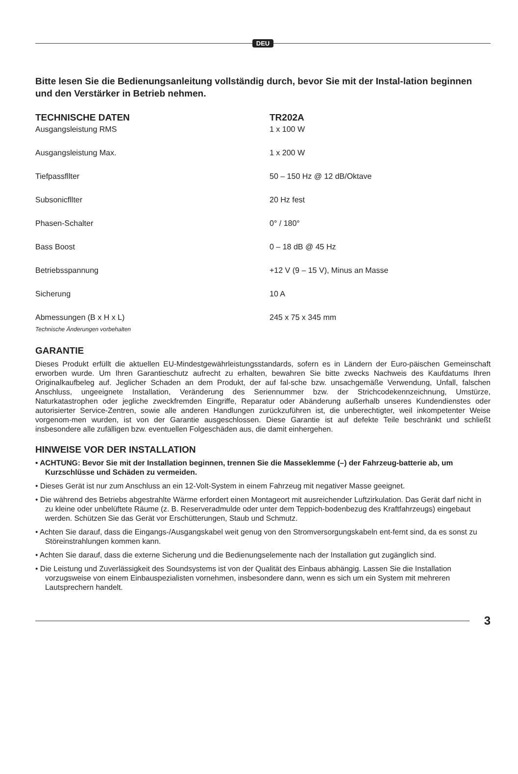DEU
Bitte lesen Sie die Bedienungsanleitung vollständig durch, bevor Sie mit der Instal-lation beginnen und den Verstärker in Betrieb nehmen.
| TECHNISCHE DATEN | TR202A |
| --- | --- |
| Ausgangsleistung RMS | 1 x 100 W |
| Ausgangsleistung Max. | 1 x 200 W |
| Tiefpassfllter | 50 – 150 Hz @ 12 dB/Oktave |
| Subsonicfllter | 20 Hz fest |
| Phasen-Schalter | 0° / 180° |
| Bass Boost | 0 – 18 dB @ 45 Hz |
| Betriebsspannung | +12 V (9 – 15 V), Minus an Masse |
| Sicherung | 10 A |
| Abmessungen (B x H x L) | 245 x 75 x 345 mm |
Technische Änderungen vorbehalten
GARANTIE
Dieses Produkt erfüllt die aktuellen EU-Mindestgewährleistungsstandards, sofern es in Ländern der Euro-päischen Gemeinschaft erworben wurde. Um Ihren Garantieschutz aufrecht zu erhalten, bewahren Sie bitte zwecks Nachweis des Kaufdatums Ihren Originalkaufbeleg auf. Jeglicher Schaden an dem Produkt, der auf fal-sche bzw. unsachgemäße Verwendung, Unfall, falschen Anschluss, ungeeignete Installation, Veränderung des Seriennummer bzw. der Strichcodekennzeichnung, Umstürze, Naturkatastrophen oder jegliche zweckfremden Eingriffe, Reparatur oder Abänderung außerhalb unseres Kundendienstes oder autorisierter Service-Zentren, sowie alle anderen Handlungen zurückzuführen ist, die unberechtigter, weil inkompetenter Weise vorgenom-men wurden, ist von der Garantie ausgeschlossen. Diese Garantie ist auf defekte Teile beschränkt und schließt insbesondere alle zufälligen bzw. eventuellen Folgeschäden aus, die damit einhergehen.
HINWEISE VOR DER INSTALLATION
• ACHTUNG: Bevor Sie mit der Installation beginnen, trennen Sie die Masseklemme (–) der Fahrzeug-batterie ab, um Kurzschlüsse und Schäden zu vermeiden.
• Dieses Gerät ist nur zum Anschluss an ein 12-Volt-System in einem Fahrzeug mit negativer Masse geeignet.
• Die während des Betriebs abgestrahlte Wärme erfordert einen Montageort mit ausreichender Luftzirkulation. Das Gerät darf nicht in zu kleine oder unbelüftete Räume (z. B. Reserveradmulde oder unter dem Teppich-bodenbezug des Kraftfahrzeugs) eingebaut werden. Schützen Sie das Gerät vor Erschütterungen, Staub und Schmutz.
• Achten Sie darauf, dass die Eingangs-/Ausgangskabel weit genug von den Stromversorgungskabeln ent-fernt sind, da es sonst zu Störeinstrahlungen kommen kann.
• Achten Sie darauf, dass die externe Sicherung und die Bedienungselemente nach der Installation gut zugänglich sind.
• Die Leistung und Zuverlässigkeit des Soundsystems ist von der Qualität des Einbaus abhängig. Lassen Sie die Installation vorzugsweise von einem Einbauspezialisten vornehmen, insbesondere dann, wenn es sich um ein System mit mehreren Lautsprechern handelt.
3